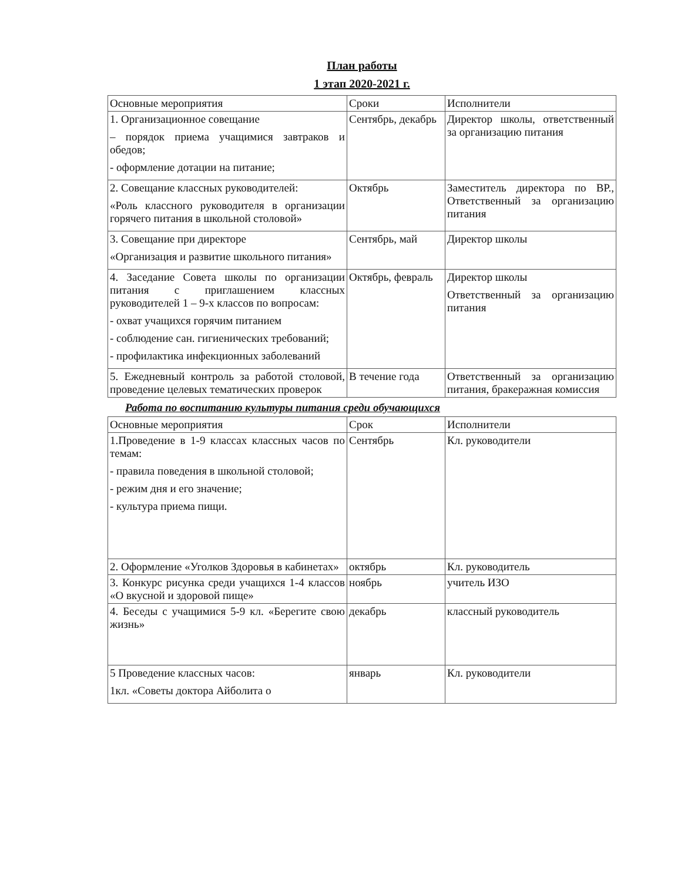План работы
1 этап 2020-2021 г.
| Основные мероприятия | Сроки | Исполнители |
| --- | --- | --- |
| 1. Организационное совещание – порядок приема учащимися завтраков и обедов; - оформление дотации на питание; | Сентябрь, декабрь | Директор школы, ответственный за организацию питания |
| 2. Совещание классных руководителей: «Роль классного руководителя в организации горячего питания в школьной столовой» | Октябрь | Заместитель директора по ВР., Ответственный за организацию питания |
| 3. Совещание при директоре «Организация и развитие школьного питания» | Сентябрь, май | Директор школы |
| 4. Заседание Совета школы по организации питания с приглашением классных руководителей 1 – 9-х классов по вопросам: - охват учащихся горячим питанием - соблюдение сан. гигиенических требований; - профилактика инфекционных заболеваний | Октябрь, февраль | Директор школы Ответственный за организацию питания |
| 5. Ежедневный контроль за работой столовой, проведение целевых тематических проверок | В течение года | Ответственный за организацию питания, бракеражная комиссия |
Работа по воспитанию культуры питания среди обучающихся
| Основные мероприятия | Срок | Исполнители |
| --- | --- | --- |
| 1.Проведение в 1-9 классах классных часов по темам: - правила поведения в школьной столовой; - режим дня и его значение; - культура приема пищи. | Сентябрь | Кл. руководители |
| 2. Оформление «Уголков Здоровья в кабинетах» | октябрь | Кл. руководитель |
| 3. Конкурс рисунка среди учащихся 1-4 классов «О вкусной и здоровой пище» | ноябрь | учитель ИЗО |
| 4. Беседы с учащимися 5-9 кл. «Берегите свою жизнь» | декабрь | классный руководитель |
| 5 Проведение классных часов: 1кл. «Советы доктора Айболита о | январь | Кл. руководители |